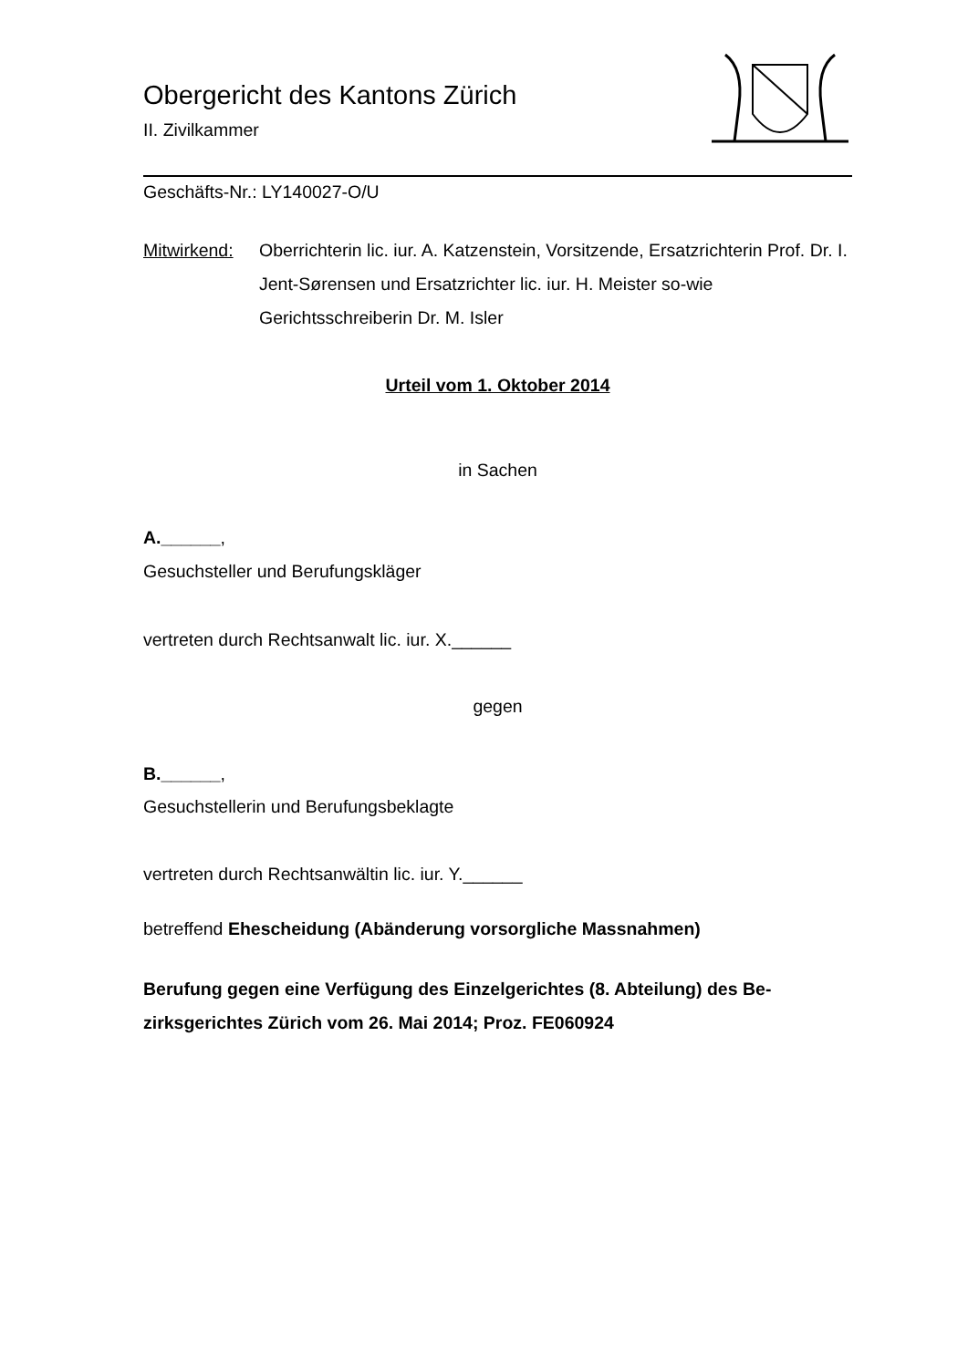Obergericht des Kantons Zürich
II. Zivilkammer
Geschäfts-Nr.: LY140027-O/U
Mitwirkend:
Oberrichterin lic. iur. A. Katzenstein, Vorsitzende, Ersatzrichterin Prof. Dr. I. Jent-Sørensen und Ersatzrichter lic. iur. H. Meister so-wie Gerichtsschreiberin Dr. M. Isler
Urteil vom 1. Oktober 2014
in Sachen
A.______,
Gesuchsteller und Berufungskläger
vertreten durch Rechtsanwalt lic. iur. X.______
gegen
B.______,
Gesuchstellerin und Berufungsbeklagte
vertreten durch Rechtsanwältin lic. iur. Y.______
betreffend Ehescheidung (Abänderung vorsorgliche Massnahmen)
Berufung gegen eine Verfügung des Einzelgerichtes (8. Abteilung) des Be-zirksgerichtes Zürich vom 26. Mai 2014; Proz. FE060924